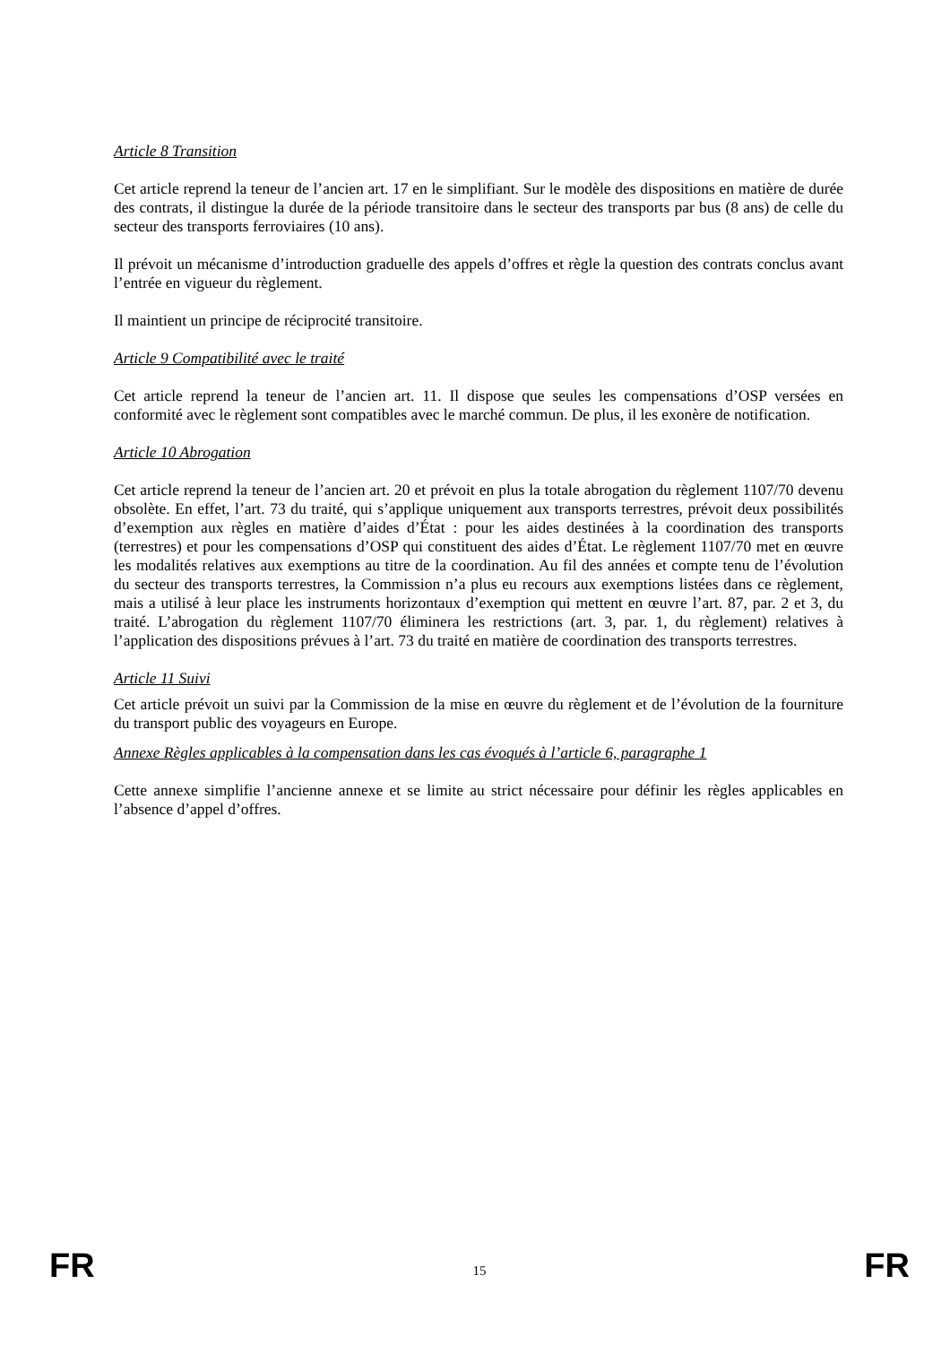Article 8 Transition
Cet article reprend la teneur de l’ancien art. 17 en le simplifiant. Sur le modèle des dispositions en matière de durée des contrats, il distingue la durée de la période transitoire dans le secteur des transports par bus (8 ans) de celle du secteur des transports ferroviaires (10 ans).
Il prévoit un mécanisme d’introduction graduelle des appels d’offres et règle la question des contrats conclus avant l’entrée en vigueur du règlement.
Il maintient un principe de réciprocité transitoire.
Article 9 Compatibilité avec le traité
Cet article reprend la teneur de l’ancien art. 11. Il dispose que seules les compensations d’OSP versées en conformité avec le règlement sont compatibles avec le marché commun. De plus, il les exonère de notification.
Article 10 Abrogation
Cet article reprend la teneur de l’ancien art. 20 et prévoit en plus la totale abrogation du règlement 1107/70 devenu obsolète. En effet, l’art. 73 du traité, qui s’applique uniquement aux transports terrestres, prévoit deux possibilités d’exemption aux règles en matière d’aides d’État : pour les aides destinées à la coordination des transports (terrestres) et pour les compensations d’OSP qui constituent des aides d’État. Le règlement 1107/70 met en œuvre les modalités relatives aux exemptions au titre de la coordination. Au fil des années et compte tenu de l’évolution du secteur des transports terrestres, la Commission n’a plus eu recours aux exemptions listées dans ce règlement, mais a utilisé à leur place les instruments horizontaux d’exemption qui mettent en œuvre l’art. 87, par. 2 et 3, du traité. L’abrogation du règlement 1107/70 éliminera les restrictions (art. 3, par. 1, du règlement) relatives à l’application des dispositions prévues à l’art. 73 du traité en matière de coordination des transports terrestres.
Article 11 Suivi
Cet article prévoit un suivi par la Commission de la mise en œuvre du règlement et de l’évolution de la fourniture du transport public des voyageurs en Europe.
Annexe Règles applicables à la compensation dans les cas évoqués à l’article 6, paragraphe 1
Cette annexe simplifie l’ancienne annexe et se limite au strict nécessaire pour définir les règles applicables en l’absence d’appel d’offres.
FR 15 FR